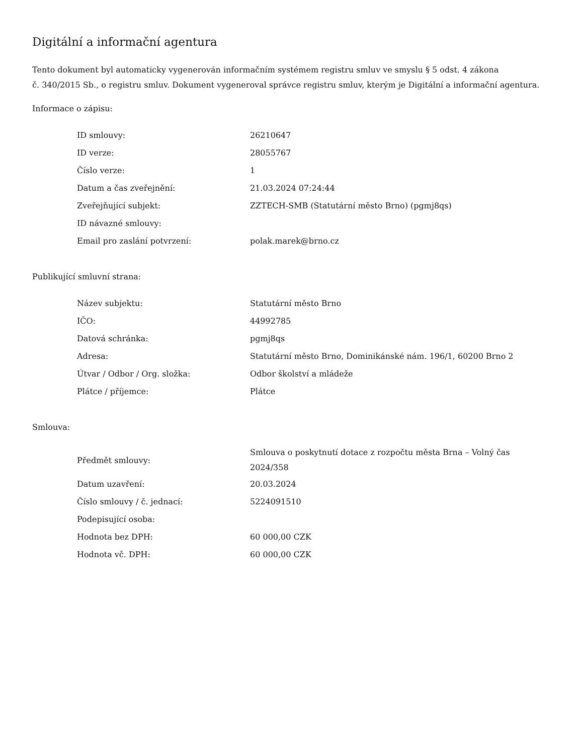Digitální a informační agentura
Tento dokument byl automaticky vygenerován informačním systémem registru smluv ve smyslu § 5 odst. 4 zákona
č. 340/2015 Sb., o registru smluv. Dokument vygeneroval správce registru smluv, kterým je Digitální a informační agentura.
Informace o zápisu:
| ID smlouvy: | 26210647 |
| ID verze: | 28055767 |
| Číslo verze: | 1 |
| Datum a čas zveřejnění: | 21.03.2024 07:24:44 |
| Zveřejňující subjekt: | ZZTECH-SMB (Statutární město Brno) (pgmj8qs) |
| ID návazné smlouvy: | |
| Email pro zaslání potvrzení: | polak.marek@brno.cz |
Publikující smluvní strana:
| Název subjektu: | Statutární město Brno |
| IČO: | 44992785 |
| Datová schránka: | pgmj8qs |
| Adresa: | Statutární město Brno, Dominikánské nám. 196/1, 60200 Brno 2 |
| Útvar / Odbor / Org. složka: | Odbor školství a mládeže |
| Plátce / příjemce: | Plátce |
Smlouva:
| Předmět smlouvy: | Smlouva o poskytnutí dotace z rozpočtu města Brna – Volný čas 2024/358 |
| Datum uzavření: | 20.03.2024 |
| Číslo smlouvy / č. jednací: | 5224091510 |
| Podepisující osoba: | |
| Hodnota bez DPH: | 60 000,00 CZK |
| Hodnota vč. DPH: | 60 000,00 CZK |